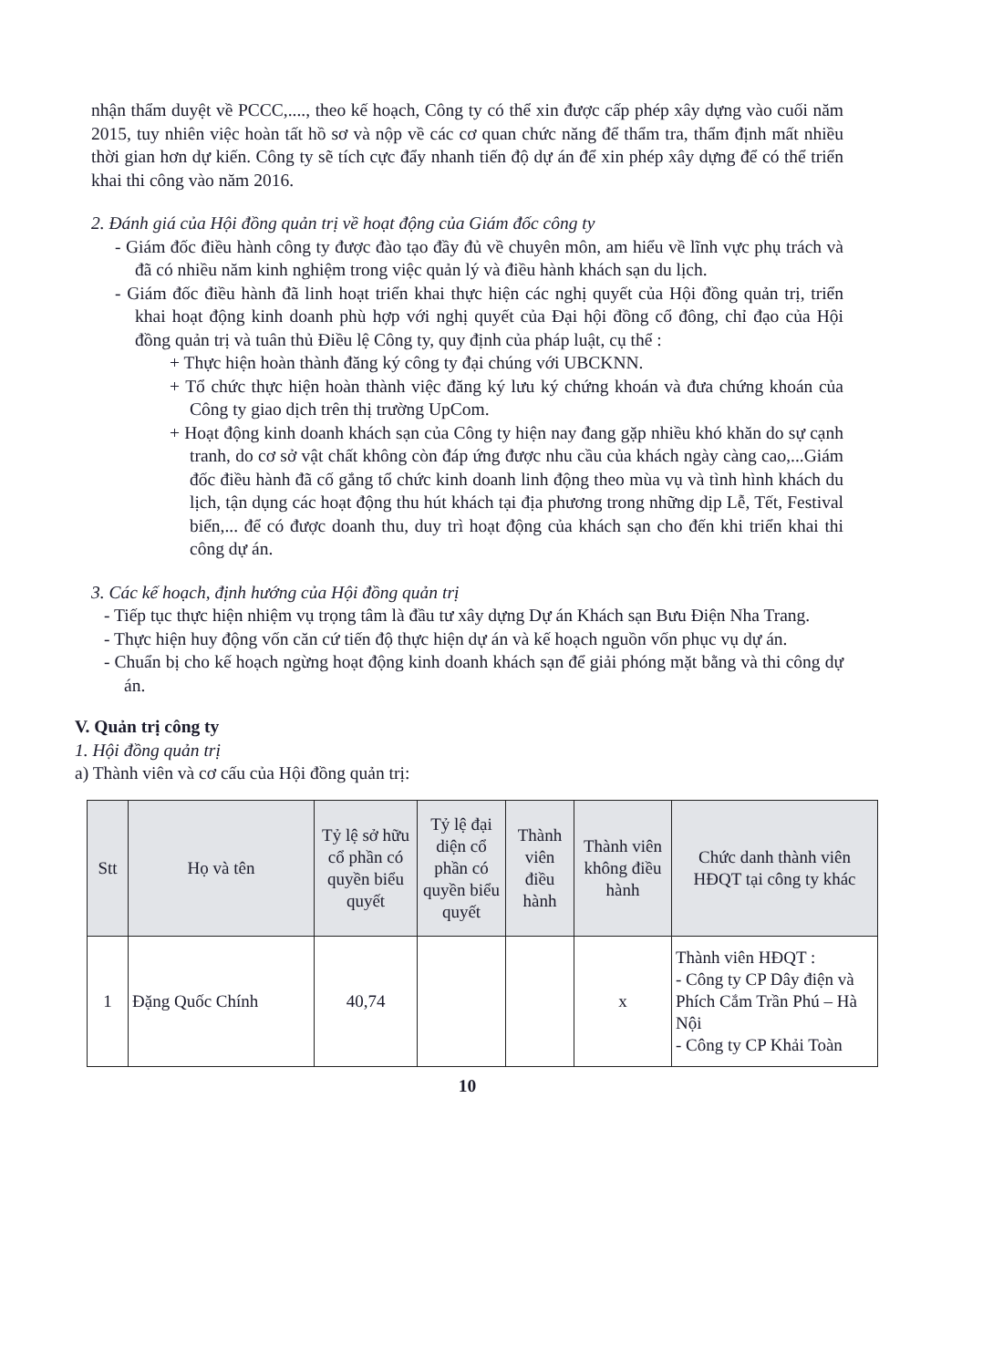nhận thẩm duyệt về PCCC,...., theo kế hoạch, Công ty có thể xin được cấp phép xây dựng vào cuối năm 2015, tuy nhiên việc hoàn tất hồ sơ và nộp về các cơ quan chức năng để thẩm tra, thẩm định mất nhiều thời gian hơn dự kiến. Công ty sẽ tích cực đẩy nhanh tiến độ dự án để xin phép xây dựng để có thể triển khai thi công vào năm 2016.
2. Đánh giá của Hội đồng quản trị về hoạt động của Giám đốc công ty
- Giám đốc điều hành công ty được đào tạo đầy đủ về chuyên môn, am hiểu về lĩnh vực phụ trách và đã có nhiều năm kinh nghiệm trong việc quản lý và điều hành khách sạn du lịch.
- Giám đốc điều hành đã linh hoạt triển khai thực hiện các nghị quyết của Hội đồng quản trị, triển khai hoạt động kinh doanh phù hợp với nghị quyết của Đại hội đồng cổ đông, chỉ đạo của Hội đồng quản trị và tuân thủ Điều lệ Công ty, quy định của pháp luật, cụ thể :
+ Thực hiện hoàn thành đăng ký công ty đại chúng với UBCKNN.
+ Tổ chức thực hiện hoàn thành việc đăng ký lưu ký chứng khoán và đưa chứng khoán của Công ty giao dịch trên thị trường UpCom.
+ Hoạt động kinh doanh khách sạn của Công ty hiện nay đang gặp nhiều khó khăn do sự cạnh tranh, do cơ sở vật chất không còn đáp ứng được nhu cầu của khách ngày càng cao,...Giám đốc điều hành đã cố gắng tổ chức kinh doanh linh động theo mùa vụ và tình hình khách du lịch, tận dụng các hoạt động thu hút khách tại địa phương trong những dịp Lễ, Tết, Festival biển,... để có được doanh thu, duy trì hoạt động của khách sạn cho đến khi triển khai thi công dự án.
3. Các kế hoạch, định hướng của Hội đồng quản trị
- Tiếp tục thực hiện nhiệm vụ trọng tâm là đầu tư xây dựng Dự án Khách sạn Bưu Điện Nha Trang.
- Thực hiện huy động vốn căn cứ tiến độ thực hiện dự án và kế hoạch nguồn vốn phục vụ dự án.
- Chuẩn bị cho kế hoạch ngừng hoạt động kinh doanh khách sạn để giải phóng mặt bằng và thi công dự án.
V. Quản trị công ty
1. Hội đồng quản trị
a) Thành viên và cơ cấu của Hội đồng quản trị:
| Stt | Họ và tên | Tỷ lệ sở hữu cổ phần có quyền biểu quyết | Tỷ lệ đại diện cổ phần có quyền biểu quyết | Thành viên điều hành | Thành viên không điều hành | Chức danh thành viên HĐQT tại công ty khác |
| --- | --- | --- | --- | --- | --- | --- |
| 1 | Đặng Quốc Chính | 40,74 | | | x | Thành viên HĐQT : - Công ty CP Dây điện và Phích Cắm Trần Phú – Hà Nội - Công ty CP Khải Toàn |
10